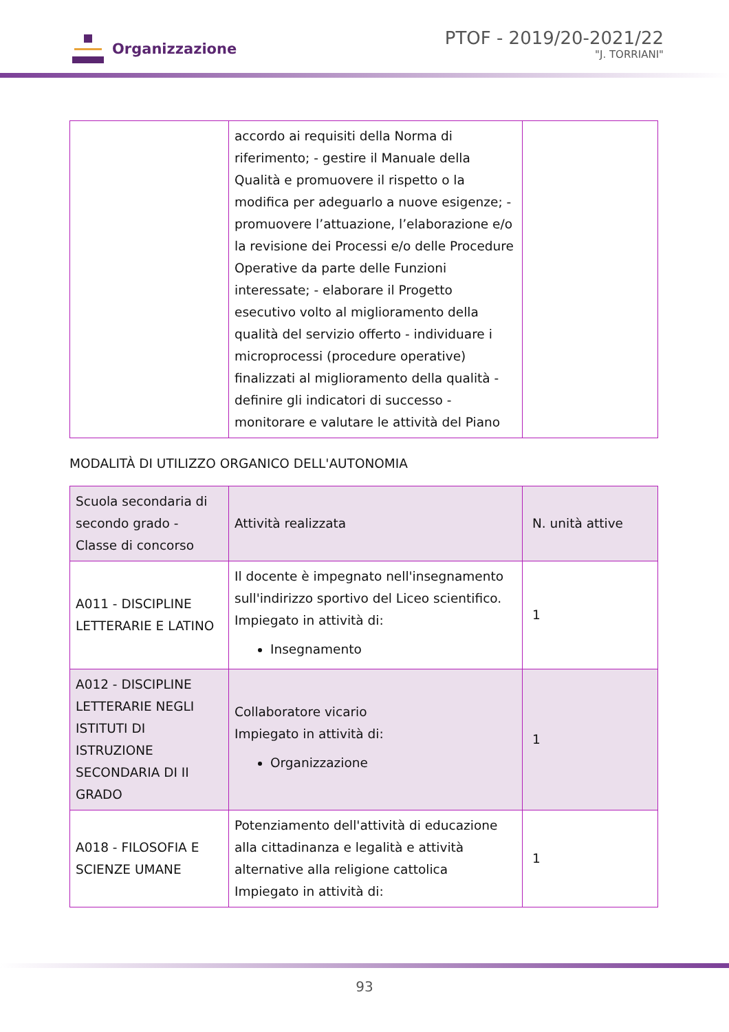Organizzazione
PTOF - 2019/20-2021/22
"J. TORRIANI"
| | accordo ai requisiti della Norma di riferimento; - gestire il Manuale della Qualità e promuovere il rispetto o la modifica per adeguarlo a nuove esigenze; - promuovere l’attuazione, l’elaborazione e/o la revisione dei Processi e/o delle Procedure Operative da parte delle Funzioni interessate; - elaborare il Progetto esecutivo volto al miglioramento della qualità del servizio offerto - individuare i microprocessi (procedure operative) finalizzati al miglioramento della qualità - definire gli indicatori di successo - monitorare e valutare le attività del Piano | |
MODALITÀ DI UTILIZZO ORGANICO DELL'AUTONOMIA
| Scuola secondaria di secondo grado - Classe di concorso | Attività realizzata | N. unità attive |
| A011 - DISCIPLINE LETTERARIE E LATINO | Il docente è impegnato nell'insegnamento sull'indirizzo sportivo del Liceo scientifico. Impiegato in attività di: Insegnamento | 1 |
| A012 - DISCIPLINE LETTERARIE NEGLI ISTITUTI DI ISTRUZIONE SECONDARIA DI II GRADO | Collaboratore vicario Impiegato in attività di: Organizzazione | 1 |
| A018 - FILOSOFIA E SCIENZE UMANE | Potenziamento dell'attività di educazione alla cittadinanza e legalità e attività alternative alla religione cattolica Impiegato in attività di: | 1 |
93